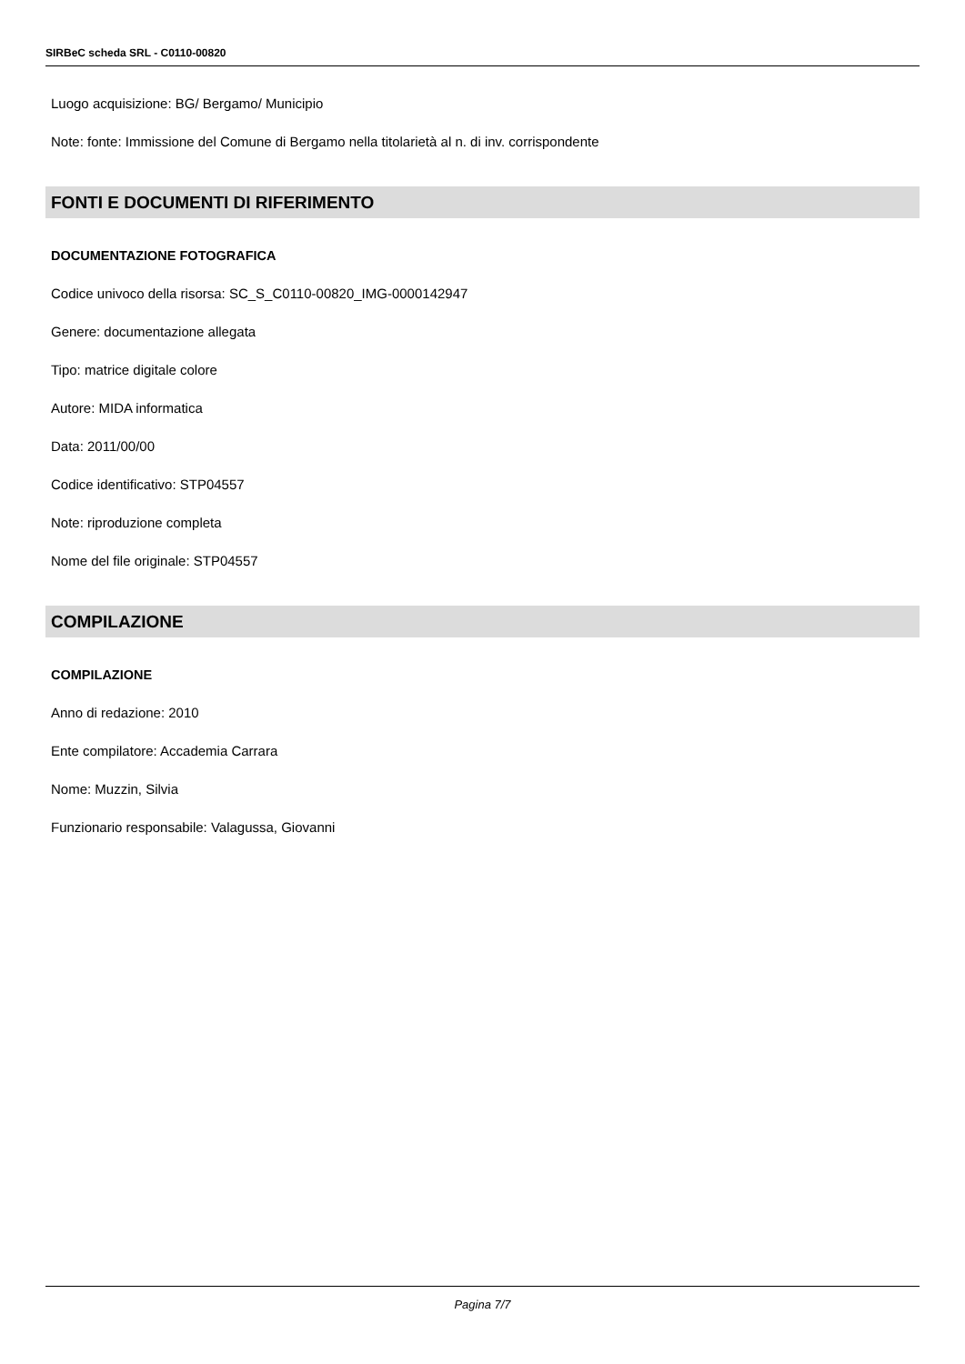SIRBeC scheda SRL - C0110-00820
Luogo acquisizione: BG/ Bergamo/ Municipio
Note: fonte: Immissione del Comune di Bergamo nella titolarietà al n. di inv. corrispondente
FONTI E DOCUMENTI DI RIFERIMENTO
DOCUMENTAZIONE FOTOGRAFICA
Codice univoco della risorsa: SC_S_C0110-00820_IMG-0000142947
Genere: documentazione allegata
Tipo: matrice digitale colore
Autore: MIDA informatica
Data: 2011/00/00
Codice identificativo: STP04557
Note: riproduzione completa
Nome del file originale: STP04557
COMPILAZIONE
COMPILAZIONE
Anno di redazione: 2010
Ente compilatore: Accademia Carrara
Nome: Muzzin, Silvia
Funzionario responsabile: Valagussa, Giovanni
Pagina 7/7